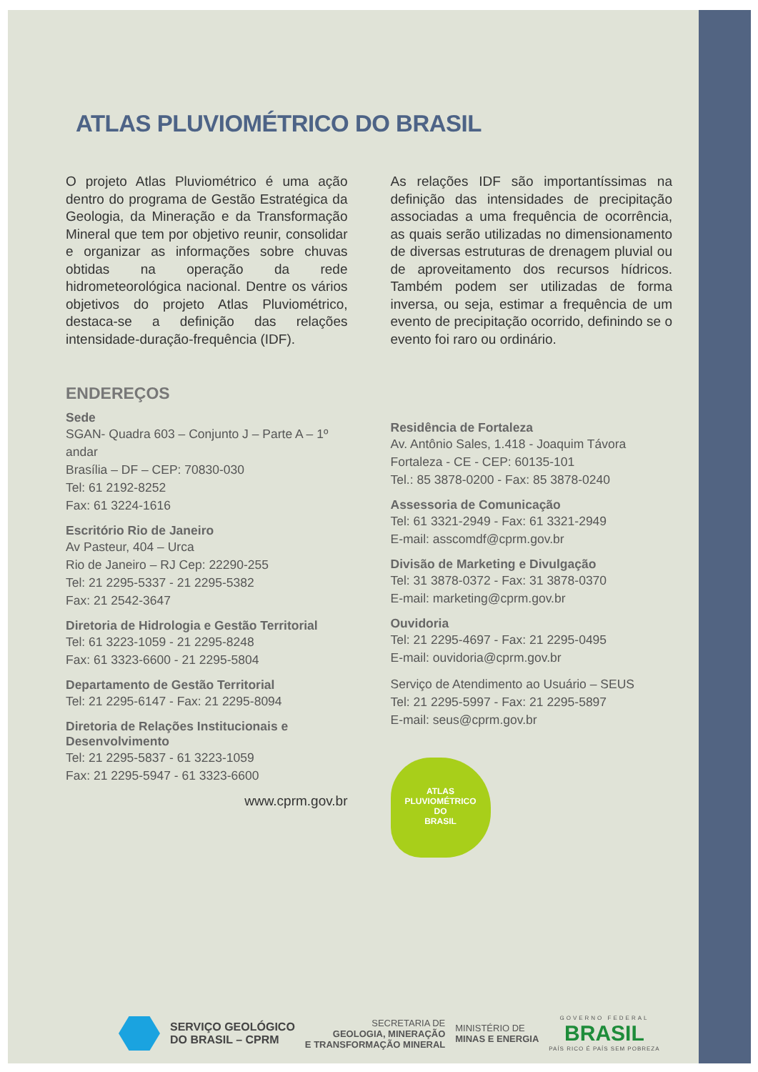ATLAS PLUVIOMÉTRICO DO BRASIL
O projeto Atlas Pluviométrico é uma ação dentro do programa de Gestão Estratégica da Geologia, da Mineração e da Transformação Mineral que tem por objetivo reunir, consolidar e organizar as informações sobre chuvas obtidas na operação da rede hidrometeorológica nacional. Dentre os vários objetivos do projeto Atlas Pluviométrico, destaca-se a definição das relações intensidade-duração-frequência (IDF).
As relações IDF são importantíssimas na definição das intensidades de precipitação associadas a uma frequência de ocorrência, as quais serão utilizadas no dimensionamento de diversas estruturas de drenagem pluvial ou de aproveitamento dos recursos hídricos. Também podem ser utilizadas de forma inversa, ou seja, estimar a frequência de um evento de precipitação ocorrido, definindo se o evento foi raro ou ordinário.
ENDEREÇOS
Sede
SGAN- Quadra 603 – Conjunto J – Parte A – 1º andar
Brasília – DF – CEP: 70830-030
Tel: 61 2192-8252
Fax: 61 3224-1616
Escritório Rio de Janeiro
Av Pasteur, 404 – Urca
Rio de Janeiro – RJ Cep: 22290-255
Tel: 21 2295-5337 - 21 2295-5382
Fax: 21 2542-3647
Diretoria de Hidrologia e Gestão Territorial
Tel: 61 3223-1059 - 21 2295-8248
Fax: 61 3323-6600 - 21 2295-5804
Departamento de Gestão Territorial
Tel: 21 2295-6147 - Fax: 21 2295-8094
Diretoria de Relações Institucionais e Desenvolvimento
Tel: 21 2295-5837 - 61 3223-1059
Fax: 21 2295-5947 - 61 3323-6600
www.cprm.gov.br
Residência de Fortaleza
Av. Antônio Sales, 1.418 - Joaquim Távora
Fortaleza - CE - CEP: 60135-101
Tel.: 85 3878-0200 - Fax: 85 3878-0240
Assessoria de Comunicação
Tel: 61 3321-2949 - Fax: 61 3321-2949
E-mail: asscomdf@cprm.gov.br
Divisão de Marketing e Divulgação
Tel: 31 3878-0372 - Fax: 31 3878-0370
E-mail: marketing@cprm.gov.br
Ouvidoria
Tel: 21 2295-4697 - Fax: 21 2295-0495
E-mail: ouvidoria@cprm.gov.br
Serviço de Atendimento ao Usuário – SEUS
Tel: 21 2295-5997 - Fax: 21 2295-5897
E-mail: seus@cprm.gov.br
ATLAS
PLUVIOMÉTRICO
DO
BRASIL
SERVIÇO GEOLÓGICO
DO BRASIL – CPRM
SECRETARIA DE
GEOLOGIA, MINERAÇÃO
E TRANSFORMAÇÃO MINERAL
MINISTÉRIO DE
MINAS E ENERGIA
GOVERNO FEDERAL
BRASIL
PAÍS RICO É PAÍS SEM POBREZA